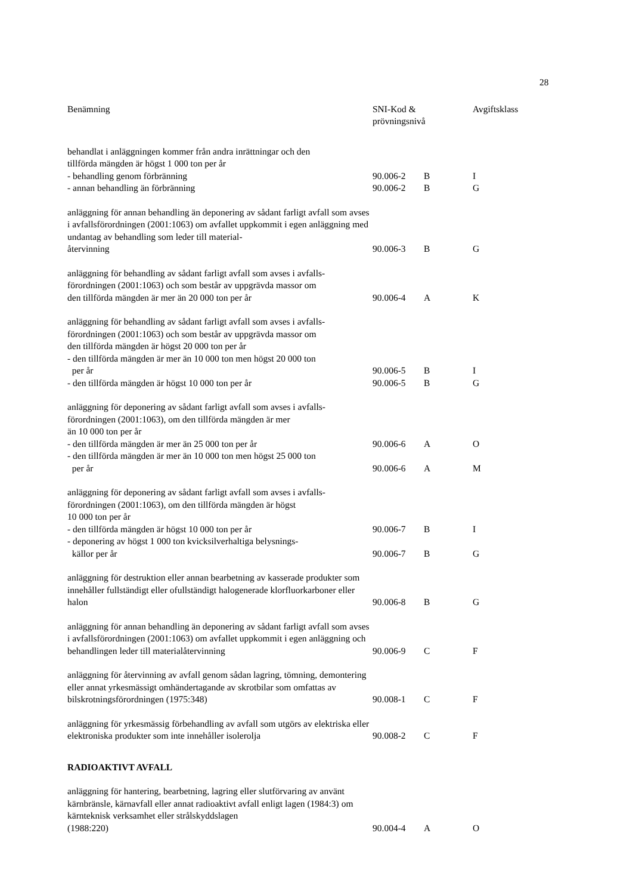28
| Benämning | SNI-Kod & prövningsnivå | | Avgiftsklass |
| --- | --- | --- | --- |
| behandlat i anläggningen kommer från andra inrättningar och den tillförda mängden är högst 1 000 ton per år - behandling genom förbränning | 90.006-2 | B | I |
| - annan behandling än förbränning | 90.006-2 | B | G |
| anläggning för annan behandling än deponering av sådant farligt avfall som avses i avfallsförordningen (2001:1063) om avfallet uppkommit i egen anläggning med undantag av behandling som leder till material- återvinning | 90.006-3 | B | G |
| anläggning för behandling av sådant farligt avfall som avses i avfalls- förordningen (2001:1063) och som består av uppgrävda massor om den tillförda mängden är mer än 20 000 ton per år | 90.006-4 | A | K |
| anläggning för behandling av sådant farligt avfall som avses i avfalls- förordningen (2001:1063) och som består av uppgrävda massor om den tillförda mängden är högst 20 000 ton per år - den tillförda mängden är mer än 10 000 ton men högst 20 000 ton per år | 90.006-5 | B | I |
| - den tillförda mängden är högst 10 000 ton per år | 90.006-5 | B | G |
| anläggning för deponering av sådant farligt avfall som avses i avfalls- förordningen (2001:1063), om den tillförda mängden är mer än 10 000 ton per år - den tillförda mängden är mer än 25 000 ton per år | 90.006-6 | A | O |
| - den tillförda mängden är mer än 10 000 ton men högst 25 000 ton per år | 90.006-6 | A | M |
| anläggning för deponering av sådant farligt avfall som avses i avfalls- förordningen (2001:1063), om den tillförda mängden är högst 10 000 ton per år - den tillförda mängden är högst 10 000 ton per år | 90.006-7 | B | I |
| - deponering av högst 1 000 ton kvicksilverhaltiga belysnings- källor per år | 90.006-7 | B | G |
| anläggning för destruktion eller annan bearbetning av kasserade produkter som innehåller fullständigt eller ofullständigt halogenerade klorfluorkarboner eller halon | 90.006-8 | B | G |
| anläggning för annan behandling än deponering av sådant farligt avfall som avses i avfallsförordningen (2001:1063) om avfallet uppkommit i egen anläggning och behandlingen leder till materialåtervinning | 90.006-9 | C | F |
| anläggning för återvinning av avfall genom sådan lagring, tömning, demontering eller annat yrkesmässigt omhändertagande av skrotbilar som omfattas av bilskrotningsförordningen (1975:348) | 90.008-1 | C | F |
| anläggning för yrkesmässig förbehandling av avfall som utgörs av elektriska eller elektroniska produkter som inte innehåller isolerolja | 90.008-2 | C | F |
| RADIOAKTIVT AVFALL | | | |
| anläggning för hantering, bearbetning, lagring eller slutförvaring av använt kärnbränsle, kärnavfall eller annat radioaktivt avfall enligt lagen (1984:3) om kärnteknisk verksamhet eller strålskyddslagen (1988:220) | 90.004-4 | A | O |